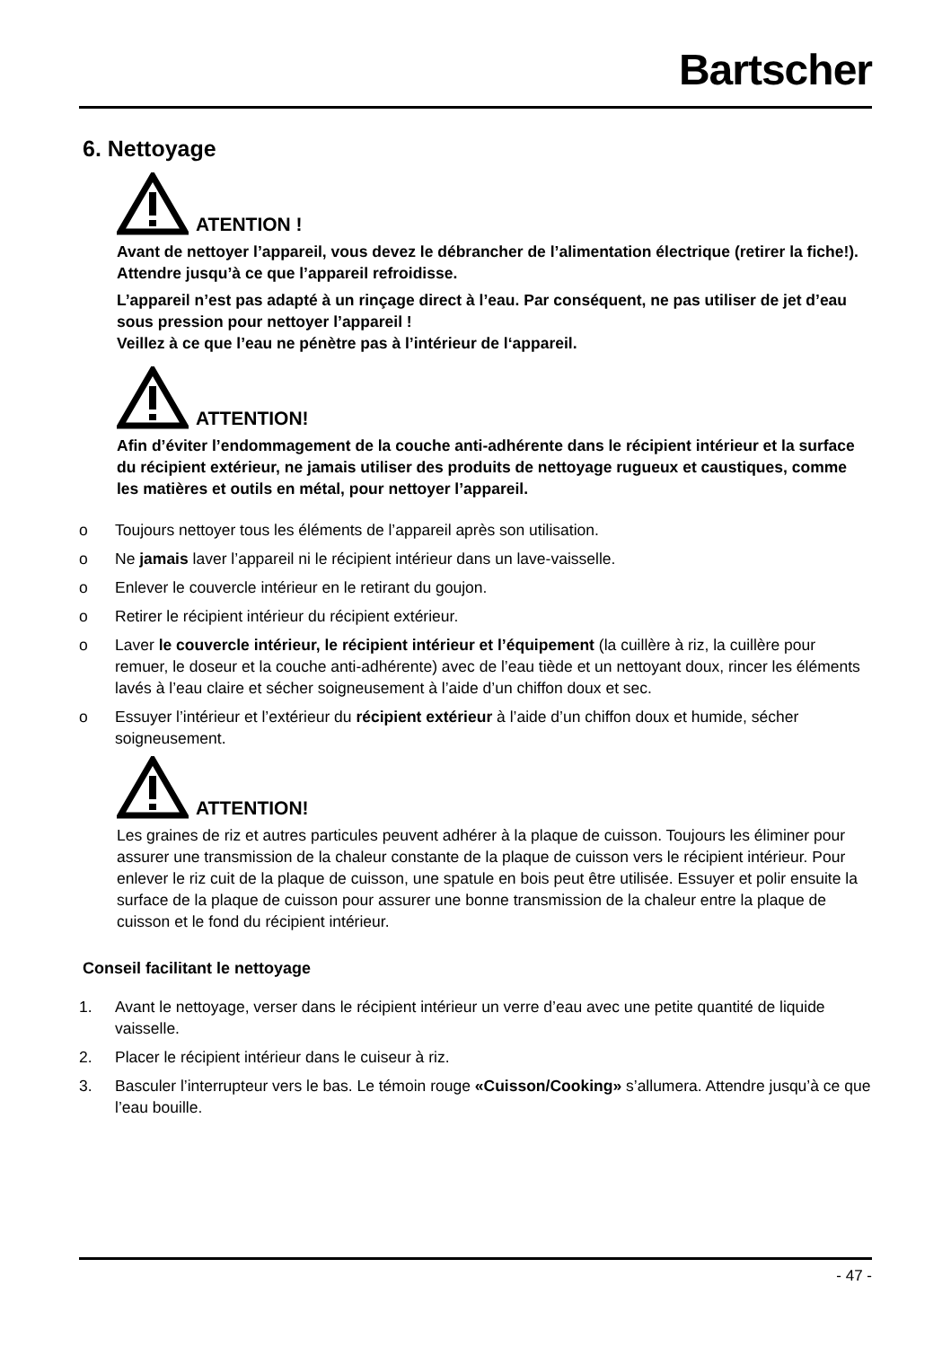Bartscher
6. Nettoyage
ATENTION !
Avant de nettoyer l’appareil, vous devez le débrancher de l’alimentation électrique (retirer la fiche!). Attendre jusqu’à ce que l’appareil refroidisse.
L’appareil n’est pas adapté à un rinçage direct à l’eau. Par conséquent, ne pas utiliser de jet d’eau sous pression pour nettoyer l’appareil !
Veillez à ce que l’eau ne pénètre pas à l’intérieur de l‘appareil.
ATTENTION!
Afin d’éviter l’endommagement de la couche anti-adhérente dans le récipient intérieur et la surface du récipient extérieur, ne jamais utiliser des produits de nettoyage rugueux et caustiques, comme les matières et outils en métal, pour nettoyer l’appareil.
o Toujours nettoyer tous les éléments de l’appareil après son utilisation.
o Ne jamais laver l’appareil ni le récipient intérieur dans un lave-vaisselle.
o Enlever le couvercle intérieur en le retirant du goujon.
o Retirer le récipient intérieur du récipient extérieur.
o Laver le couvercle intérieur, le récipient intérieur et l’équipement (la cuillère à riz, la cuillère pour remuer, le doseur et la couche anti-adhérente) avec de l’eau tiède et un nettoyant doux, rincer les éléments lavés à l’eau claire et sécher soigneusement à l’aide d’un chiffon doux et sec.
o Essuyer l’intérieur et l’extérieur du récipient extérieur à l’aide d’un chiffon doux et humide, sécher soigneusement.
ATTENTION!
Les graines de riz et autres particules peuvent adhérer à la plaque de cuisson. Toujours les éliminer pour assurer une transmission de la chaleur constante de la plaque de cuisson vers le récipient intérieur. Pour enlever le riz cuit de la plaque de cuisson, une spatule en bois peut être utilisée. Essuyer et polir ensuite la surface de la plaque de cuisson pour assurer une bonne transmission de la chaleur entre la plaque de cuisson et le fond du récipient intérieur.
Conseil facilitant le nettoyage
1. Avant le nettoyage, verser dans le récipient intérieur un verre d’eau avec une petite quantité de liquide vaisselle.
2. Placer le récipient intérieur dans le cuiseur à riz.
3. Basculer l’interrupteur vers le bas. Le témoin rouge «Cuisson/Cooking» s’allumera. Attendre jusqu’à ce que l’eau bouille.
- 47 -